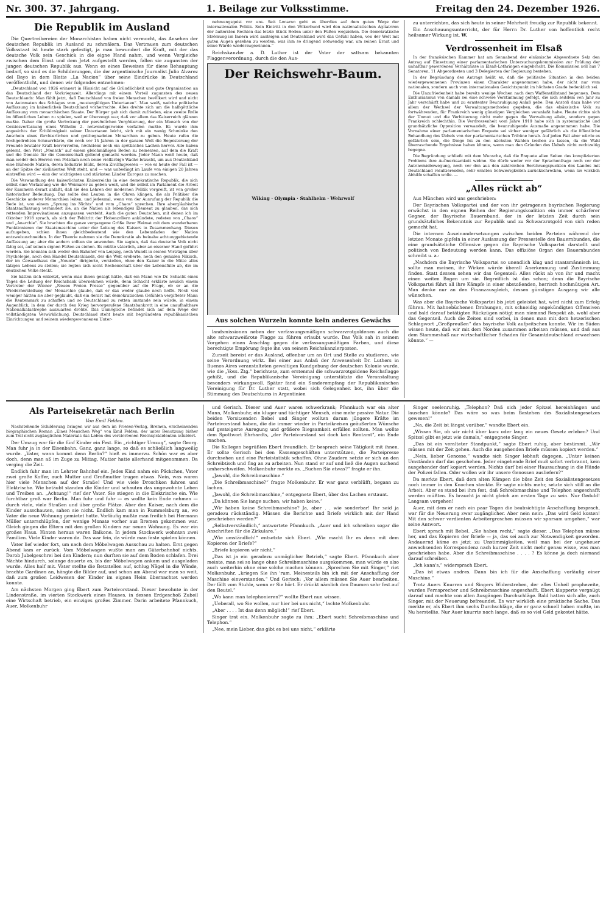Nr. 300. 37. Jahrgang. 1. Beilage zur Volksstimme. Freitag den 24. Dezember 1926.
Die Republik im Ausland
Die Quertreibereien der Monarchisten haben nicht vermocht, das Ansehen der deutschen Republik im Ausland zu schmälern. Das Vertrauen zum deutschen Volksstaat ist heute stark gefestigt, ja man bewundert die Kraft, mit der das deutsche Volk sein Geschick in die eigne Hand nahm, und wenn Vergleiche zwischen dem Einst und dem Jetzt aufgestellt werden, fallen sie zugunsten der jungen deutschen Republik aus. Wenn es eines Beweises für diese Behauptung bedarf, so sind es die Schilderungen, die der argentinische Journalist Julio Alvarez del Bayo in dem Blatte „La Nacion“ über seine Eindrücke in Deutschland veröffentlicht, und denen wir folgendes entnehmen:
„Deutschland von 1926 erinnert in Hinsicht auf die Gründlichkeit und gute Organisation an das Deutschland der Vorkriegszeit. Allerdings mit einem Vorteil zugunsten des neuen Deutschlands: Man fühlt jetzt, daß Deutschland von freien Menschen bevölkert wird und nicht von Automaten des Schlages vom „mustergültigen Untertanen“. Man weiß, welche politische Auffassung im kaiserlichen Deutschland vorherrschte. Alles drehte sich um die halbgöttliche Auffassung vom monarchischen Staate. Der Bürger gab sich damit zufrieden, eine zweite Rolle im öffentlichen Leben zu spielen, weil er überzeugt war, daß vor allem das Kaiserreich glänzen mußte. Daher die große Verlockung der persönlichen Vergötterung, der ein Mensch von der Geistesverfassung eines Wilhelm 2. notwendigerweise verfallen mußte. Es wurde ihm angesichts der Kritiklosigkeit seiner Untertanen leicht, sich mit ein wenig Schminke den Anschein eines fürchterlichen und gottbegnadeten Monarchen zu geben. Heute rufen die hochgedrehten Schnurrbärte, die noch vor 15 Jahren in der ganzen Welt die Begeisterung der Freunde brutaler Kraft hervorriefen, höchstens noch ein spöttisches Lachen hervor. Alle haben gelernt, den Wert „Mensch“ auf einem gleichmäßigen Boden zu bemessen, auf dem die Kraft und die Dienste für die Gemeinschaft geltend gemacht werden. Jeder Mann weiß heute, daß man weder den Herren von Potsdam noch seine vielfarbige Wache braucht, um aus Deutschland eine blühende Nation, deren Industrie blüht, deren Zivilflugwesen — wie es heute der Fall ist — an der Spitze der zivilisierten Welt steht, und — was unbedingt im Laufe von einigen 20 Jahren eintreffen wird — eins der wichtigsten und stärksten Länder Europas zu machen.
Die Verwandlung des kaiserlichsten Kaiserreichs in eine demokratische Republik, die sich selbst eine Verfassung wie die Weimarer zu geben weiß, und die selbst im Parlament die Arbeit der Kammern derart anfaßt, daß sie den Lehren der modernen Politik vorgreift, ist von großer historischer Bedeutung. Das sollte den Leuten in die Ohren klingen, die als Politiker die Geschicke anderer Monarchien leiten, und jedesmal, wenn von der Ausrufung der Republik die Rede ist, von einem „Sprung ins Nichts“ und vom „Chaos“ sprechen. Ihre abergläubische Staatsauffassung verhindert sie, an die Nation als lebendiges Element zu glauben, das sich rettenden Improvisationen anzupassen versteht. Auch die guten Deutschen, mit denen ich im Oktober 1918 sprach, als sich der Fehltritt der Hohenzollern ankündete, redeten von „Chaos“ und „Anarchie“. Sie brachten die ganze vergangene Größe ihrer Heimat mit dem wunderbaren Funktionieren der Staatsmaschine unter der Leitung des Kaisers in Zusammenhang. Diesen aufzugeben, schien ihnen gleichbedeutend wie den Lebensfaden der Nation entzweizuschneiden. In der Theorie nahmen sie die Demokratie als beinahe achtunggebietende Auffassung an; aber die andern sollten sie anwenden. Sie sagten, daß das deutsche Volk nicht fähig sei, auf seinen eignen Füßen zu stehen. Es müßte väterlich, aber an eiserner Hand geführt werden. Sie konnten sich weder den Bahnhof von Leipzig, noch Wundt in seinen Vorträgen über Psychologie, noch den Handel Deutschlands, der die Welt eroberte, noch den genialen Nikisch, der im Gewandhaus die „Neunte“ dirigierte, vorstellen, ohne den Kaiser in die Mitte alles tätigen Lebens zu stellen; sie legten sich nicht Rechenschaft über die Lebensfülle ab, die im deutschen Volke steckt.
Sie hätten sich entsetzt, wenn man ihnen gesagt hätte, daß ein Mann wie Dr. Schacht eines Tages die Leitung der Reichsbank übernehmen würde, denn Schacht erklärte neulich einem Vertreter der Wiener „Neuen Freien Presse“ gegenüber auf die Frage, ob er an die Wiederherstellung der Monarchie glaube, daß er das weder glaube noch hoffe. Noch viel weniger hätten sie aber geglaubt, daß ein derart mit demokratischen Gefühlen vergifteter Mann die Rentenmark zu schaffen und so Deutschland zu retten imstande sein würde, in einem Augenblick, in dem der durch den Krieg hervorgerufene Staatsbankrott in eine unaufhaltbare Nationalkatastrophe auszuarten drohte. Das Unmögliche befindet sich auf dem Wege der vollständigsten Verwirklichung. Deutschland steht heute mit begründeten republikanischen Einrichtungen und seinem wiedergewonnenen Unter-
nehmungsgeist vor uns. Seit Locarno geht es überdies auf dem guten Wege der internationalen Politik. Sein Eintritt in den Völkerbund wird den nationalistischen Agitatoren der äußersten Rechten das letzte Stück Boden unter den Füßen wegziehen. Die demokratische Strömung im Innern wird ansteigen und Deutschland wird das Gefühl haben, von der Welt mit guten Augen gesehen zu werden, was ihm so dringend notwendig war, um seinen Ernst und seine Würde wiederzugewinnen.“
Reichskanzler a. D. Luther ist der Vater der sattsam bekannten Flaggenverordnung, durch die den Aus-
Der Reichswehr-Baum.
Wiking · Olympia · Stahlhelm · Wehrwolf
Aus solchen Wurzeln konnte kein anderes Gewächs
landsmissionen neben der verfassungsmäßigen schwarzrotgoldenen auch die alte schwarzweißrote Flagge zu führen erlaubt wurde. Das Volk sah in seinem Vorgehen einen Anschlag gegen die verfassungsmäßigen Farben, und diese berechtigte Empörung fegte ihn von seinem Reichskanzlerposten.
Zurzeit bereist er das Ausland, offenbar um an Ort und Stelle zu studieren, wie seine Verordnung wirkt. Bei einer aus Anlaß der Anwesenheit Dr. Luthers in Buenos Aires veranstalteten gewaltigen Kundgebung der deutschen Kolonie wurde, wie die „Voss. Ztg.“ berichtete, zum erstenmal die schwarzrotgoldene Reichsflagge gehißt, und die Republikanische Vereinigung unterstützte die Veranstaltung besonders wirkungsvoll. Später fand ein Sonderempfang der Republikanischen Vereinigung für Dr. Luther statt, wobei sich Gelegenheit bot, ihn über die Stimmung des Deutschtums in Argentinien
zu unterrichten, das sich heute in seiner Mehrheit freudig zur Republik bekennt.
Ein Anschauungsunterricht, der für Herrn Dr. Luther von hoffentlich recht heilsamer Wirkung ist. W.
Verdrossenheit im Elsaß
In der französischen Kammer hat am Sonnabend der elsässische Abgeordnete Selz den Antrag auf Einsetzung einer parlamentarischen Untersuchungskommission zur Prüfung der unhaltbar gewordenen Verhältnisse in Elsaß-Lothringen eingebracht. Die Kommission soll aus 7 Senatoren, 11 Abgeordneten und 3 Delegierten der Regierung bestehen.
In der Begründung des Antrags heißt es, daß die politische Situation in den beiden wiedergewonnenen Provinzen einen Charakter angenommen habe, der nicht nur vom nationalen, sondern auch vom internationalen Gesichtspunkt im höchsten Grade bedenklich sei.
Die Unzufriedenheit habe bereits wenige Wochen nach dem Waffenstillstand begonnen. Dem Enthusiasmus von damals sei eine schwere Verstimmung gefolgt, die sich seitdem von Jahr zu Jahr verschärft habe und zu ernstester Beunruhigung Anlaß gebe. Den Anstoß dazu habe vor allem der Wechsel der Verwaltungsmethoden gegeben, die das elsässische Volk zu fortwährenden, für Frankreich wenig günstigen Vergleichen veranlaßt habe. Heute richte sich der Unmut und die Verbitterung nicht mehr gegen die Verwaltung allein, sondern gegen Frankreich schlechthin. Die Verdrossenheit vom Jahre 1919 habe sich in systematische und grundsätzliche Opposition verwandelt, die beunruhigende Ausmaße angenommen habe. Die Vornahme einer parlamentarischen Enquete sei sicher weniger gefährlich als die öffentliche Behandlung des Uebels von der parlamentarischen Tribüne herab. Auf jeden Fall aber würde es gefährlich sein, die Dinge bis zu den nächsten Wahlen treiben zu lassen, da die Wahl überraschende Ergebnisse haben könnte, wenn man den Gründen des Uebels nicht rechtzeitig begegne.
Die Begründung schließt mit dem Wunsche, daß die Enquete allen Seiten des komplizierten Problems ihre Aufmerksamkeit widme. Sie dürfe weder vor der Sprachenfrage noch vor der Autonomiebewegung, noch vor den aus den zahlreichen Berührungspunkten des Landes mit Deutschland resultierenden, sehr ernsten Schwierigkeiten zurückschrecken, wenn sie wirklich Abhilfe schaffen wolle. —
„Alles rückt ab“
Aus München wird uns geschrieben:
Der Bayrischen Volkspartei und der von ihr getragenen bayrischen Regierung erwächst in den eignen Reihen der Regierungskoalition ein immer schärferer Gegner, der Bayrische Bauernbund, der in der letzten Zeit durch sein grundsätzliches Bekenntnis zur Republik und zu Schwarzrotgold von sich reden gemacht hat.
Die internen Auseinandersetzungen zwischen beiden Parteien während der letzten Monate gipfeln in einer Auslassung der Pressestelle des Bauernbundes, die eine grundsätzliche Offensive gegen die Bayrische Volkspartei darstellt und politisch von Bedeutung werden kann. Das offiziöse Organ des Bauernbundes schreibt u. a.:
„Nachdem die Bayrische Volkspartei so unendlich klug und staatsmännisch ist, sollte man meinen, ihr Wirken würde überall Anerkennung und Zustimmung finden. Statt dessen sehen wir das Gegenteil: Alles rückt ab von ihr und macht einen weiten Bogen um sie. Begreiflich ist das schon; denn die Bayrische Volkspartei führt all ihre Kämpfe in einer abstoßenden, herrisch hochmütigen Art. Man denke nur an den Finanzausgleich, dessen günstigen Ausgang wir alle wünschen.
Was aber die Bayrische Volkspartei bis jetzt geleistet hat, wird nicht zum Erfolg führen. Mit hahnebüchenen Drohungen, mit schneidig angekündigten Offensiven und bald darauf betätigten Rückzügen nötigt man niemand Respekt ab, wohl aber das Gegenteil. Auch die Zeiten sind vorbei, in denen man mit dem hetzerischen Schlagwort „Großpreußen“ das bayrische Volk aufpeitschen konnte. Wir im Süden wissen heute, daß wir mit dem Norden zusammen arbeiten müssen, und daß aus dem Stammeshaß nur wirtschaftlicher Schaden für Gesamtdeutschland erwachsen könnte.“ —
Als Parteisekretär nach Berlin
Von Emil Felden.
Nachstehende Schilderung bringen wir aus dem im Friesen-Verlag, Bremen, erscheinenden biographischen Roman „Eines Menschen Weg“ von Emil Felden, der unter Benutzung bisher zum Teil nicht zugänglichen Materials das Leben des verstorbenen Reichspräsidenten schildert.
Der Umzug war für die fünf Kinder ein Fest. Ein „richtiger Umzug“, sagte Georg. Man fuhr ja in der Eisenbahn. Ganz, ganz lange, so daß es schließlich langweilig wurde. „Vater, wann kommt denn Berlin?“ hieß es immerzu. Schön war es aber doch, denn man aß im Zuge zu Mittag, Mutter hatte allerhand mitgenommen. Da verging die Zeit.
Endlich fuhr man im Lehrter Bahnhof ein. Jedes Kind nahm ein Päckchen, Vater zwei große Koffer, auch Mutter und Großmutter trugen etwas. Nein, was waren hier viele Menschen auf der Straße! Und wie viele Droschken fuhren und Elektrische. Wie betäubt standen die Kinder und schauten das ungewohnte Leben und Treiben an. „Achtung!“ rief der Vater. Sie stiegen in die Elektrische ein. Wie furchtbar groß war Berlin. Man fuhr und fuhr — es wollte kein Ende nehmen — durch viele, viele Straßen und über große Plätze. Aber den Kaiser, nach dem die Kinder ausschauten, sahen sie nicht. Endlich kam man in Rummelsburg an, wo Vater die neue Wohnung gemietet hatte. Vorläufig mußte man freilich bei Hermann Müller unterschlüpfen, der wenige Monate vorher aus Bremen gekommen war. Gleich gingen die Eltern mit den großen Kindern zur neuen Wohnung. Es war ein großes Haus. Hinten heraus waren Balkone. In jedem Stockwerk wohnten zwei Familien. Viele Kinder waren da. Das war fein, da würde man feste spielen können.
Vater lief wieder fort, um nach dem Möbelwagen Ausschau zu halten. Erst gegen Abend kam er zurück. Vom Möbelwagen wußte man am Güterbahnhof nichts. Darob Jubelgeschrei bei den Kindern; nun durften sie auf dem Boden schlafen. Drei Nächte hindurch, solange dauerte es, bis der Möbelwagen ankam und ausgeladen wurde. Alles half mit. Vater stellte die Bettstellen auf, schlug Nägel in die Wände, brachte Gardinen an, hängte die Bilder auf, und schon am Abend war man so weit, daß zum großen Leidwesen der Kinder im eignen Heim übernachtet werden konnte.
Am nächsten Morgen ging Ebert zum Parteivorstand. Dieser bewohnte in der Lindenstraße, im vierten Stockwerk eines Hauses, in dessen Erdgeschoß Zubeil eine Wirtschaft betrieb, ein einziges großes Zimmer. Darin arbeitete Pfannkuch, Auer, Molkenbuhr
und Gerisch. Dieser und Auer waren schwerkrank; Pfannkuch war ein alter Mann, Molkenbuhr, ein kluger und tüchtiger Mensch, eine mehr passive Natur. Die beiden Vorsitzenden Bebel und Singer wollten darum jüngere Kräfte im Parteivorstand haben, die die immer wieder in Parteikreisen geäußerten Wünsche auf gesteigerte Anregung und größere Biegsamkeit erfüllen sollten. Man wollte dem Spottwort Ehrhardts, „der Parteivorstand sei doch kein Rentamt“, ein Ende machen.
Die Kollegen begrüßten Ebert freundlich. Er besprach seine Tätigkeit mit ihnen. Er sollte Gerisch bei den Kassengeschäften unterstützen, die Parteipresse durchsehen und eine Parteistatistik schaffen. Ohne Zaudern setzte er sich an den Schreibtisch und fing an zu arbeiten. Nun stand er auf und ließ die Augen suchend umherschweifen. Molkenbuhr merkte es. „Suchen Sie etwas?“ fragte er ihn.
„Jawohl, die Schreibmaschine.“
„Die Schreibmaschine?“ fragte Molkenbuhr. Er war ganz verblüfft, begann zu lachen.
„Jawohl, die Schreibmaschine,“ entgegnete Ebert, über das Lachen erstaunt.
„Da können Sie lange suchen; wir haben keine.“
„Wir haben keine Schreibmaschine? Ja, aber . . wie sonderbar! Ihr seid ja geradezu rückständig. Müssen die Berichte und Briefe wirklich mit der Hand geschrieben werden?“
„Selbstverständlich,“ antwortete Pfannkuch. „Auer und ich schreiben sogar die Anschriften für die Zirkulare.“
„Wie umständlich!“ entsetzte sich Ebert. „Wie macht Ihr es denn mit dem Kopieren der Briefe?“
„Briefe kopieren wir nicht.“
„Das ist ja ein geradezu unmöglicher Betrieb,“ sagte Ebert. Pfannkuch aber meinte, man sei so lange ohne Schreibmaschine ausgekommen, man würde es also auch weiterhin ohne eine solche machen können. „Sprechen Sie mit Singer,“ riet Molkenbuhr, „kriegen Sie ihn 'rum. Meinesteils bin ich mit der Anschaffung der Maschine einverstanden.“ Und Gerisch: „Vor allem müssen Sie Auer bearbeiten. Der fällt vom Stuhle, wenn er Sie hört. Er drückt nämlich den Daumen sehr fest auf den Beutel.“
„Wo kann man telephonieren?“ wollte Ebert nun wissen.
„Ueberall, wo Sie wollen, nur hier bei uns nicht,“ lachte Molkenbuhr.
„Aber . . . . Ist das denn möglich!“ rief Ebert.
Singer trat ein. Molkenbuhr sagte zu ihm: „Ebert sucht Schreibmaschine und Telephon.“
„Nee, mein Lieber, das gibt es bei uns nicht,“ erklärte
Singer seelenruhig. „Telephon? Daß sich jeder Spitzel hereinhängen und lauschen könnte? Das wäre so was beim Bestehen des Sozialistengesetzes gewesen!“
„Na, die Zeit ist längst vorüber,“ wandte Ebert ein.
„Wissen Sie, ob wir nicht über kurz oder lang ein neues Gesetz erleben? Und Spitzel gibt es jetzt wie damals,“ entgegnete Singer.
„Das ist ein veralteter Standpunkt,“ sagte Ebert ruhig, aber bestimmt. „Wir müssen mit der Zeit gehen. Auch die ausgehenden Briefe müssen kopiert werden.“
„Nein, lieber Genosse,“ wandte sich Singer lebhaft dagegen. „Unter keinen Umständen darf das geschehen. Jeder eingehende Brief muß sofort verbrannt, kein ausgehender darf kopiert werden. Nichts darf bei einer Haussuchung in die Hände der Polizei fallen. Oder wollen wir ihr unsere Genossen ausliefern?“
Da merkte Ebert, daß dem alten Kämpen die böse Zeit des Sozialistengesetzes noch immer in den Knochen steckte. Er sagte nichts mehr, setzte sich still an die Arbeit. Aber es stand bei ihm fest, daß Schreibmaschine und Telephon angeschafft werden müßten. Es braucht ja nicht gleich am ersten Tage zu sein. Nur Geduld! Langsam vorgehen!
Auer, mit dem er nach ein paar Tagen die beabsichtigte Anschaffung besprach, war für die Neuerung zwar zugänglicher. Aber nein nein: „Das wird Geld kosten! Mit den schwer verdienten Arbeitergroschen müssen wir sparsam umgehen,“ war seine Antwort.
Ebert sprach mit Bebel. „Sie haben recht,“ sagte dieser. „Das Telephon müsse her, und das Kopieren der Briefe — ja, das sei auch zur Notwendigkeit geworden. Andauernd käme es jetzt zu Unstimmigkeiten, weil man bei der ungeheuer anwachsenden Korrespondenz nach kurzer Zeit nicht mehr genau wisse, was man geschrieben habe. Aber die Schreibmaschine . . . . ? Es könne ja doch niemand darauf schreiben.
„Ich kann's,“ widersprach Ebert.
„Das ist etwas andres. Dann bin ich für die Anschaffung vorläufig einer Maschine.“
Trotz Auers Knurren und Singers Widerstreben, der alles Unheil prophezeite, wurden Fernsprecher und Schreibmaschine angeschafft. Ebert klapperte vergnügt darauf und machte von allen Ausgängen Durchschläge. Bald hatten sich alle, auch Singer, mit der Neuerung befreundet. Es war wirklich eine praktische Sache. Das merkte er, als Ebert ihm sechs Durchschläge, die er ganz schnell haben mußte, im Nu herstellte. Nur Auer knurrte noch lange, daß es so viel Geld gekostet hätte.